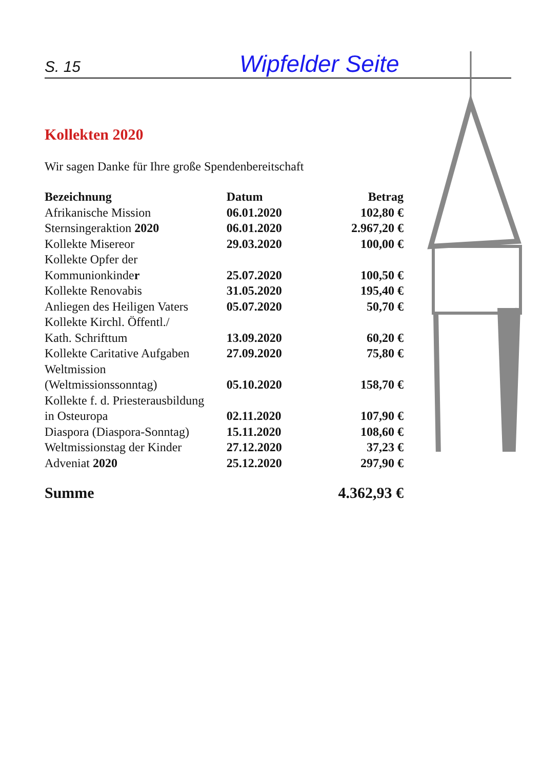S. 15 Wipfelder Seite
Kollekten 2020
Wir sagen Danke für Ihre große Spendenbereitschaft
| Bezeichnung | Datum | Betrag |
| --- | --- | --- |
| Afrikanische Mission | 06.01.2020 | 102,80 € |
| Sternsingeraktion 2020 | 06.01.2020 | 2.967,20 € |
| Kollekte Misereor | 29.03.2020 | 100,00 € |
| Kollekte Opfer der Kommunionkinde r | 25.07.2020 | 100,50 € |
| Kollekte Renovabis | 31.05.2020 | 195,40 € |
| Anliegen des Heiligen Vaters | 05.07.2020 | 50,70 € |
| Kollekte Kirchl. Öffentl./ Kath. Schrifttum | 13.09.2020 | 60,20 € |
| Kollekte Caritative Aufgaben | 27.09.2020 | 75,80 € |
| Weltmission (Weltmissionssonntag) | 05.10.2020 | 158,70 € |
| Kollekte f. d. Priesterausbildung in Osteuropa | 02.11.2020 | 107,90 € |
| Diaspora (Diaspora-Sonntag) | 15.11.2020 | 108,60 € |
| Weltmissionstag der Kinder | 27.12.2020 | 37,23 € |
| Adveniat 2020 | 25.12.2020 | 297,90 € |
| Summe | | 4.362,93 € |